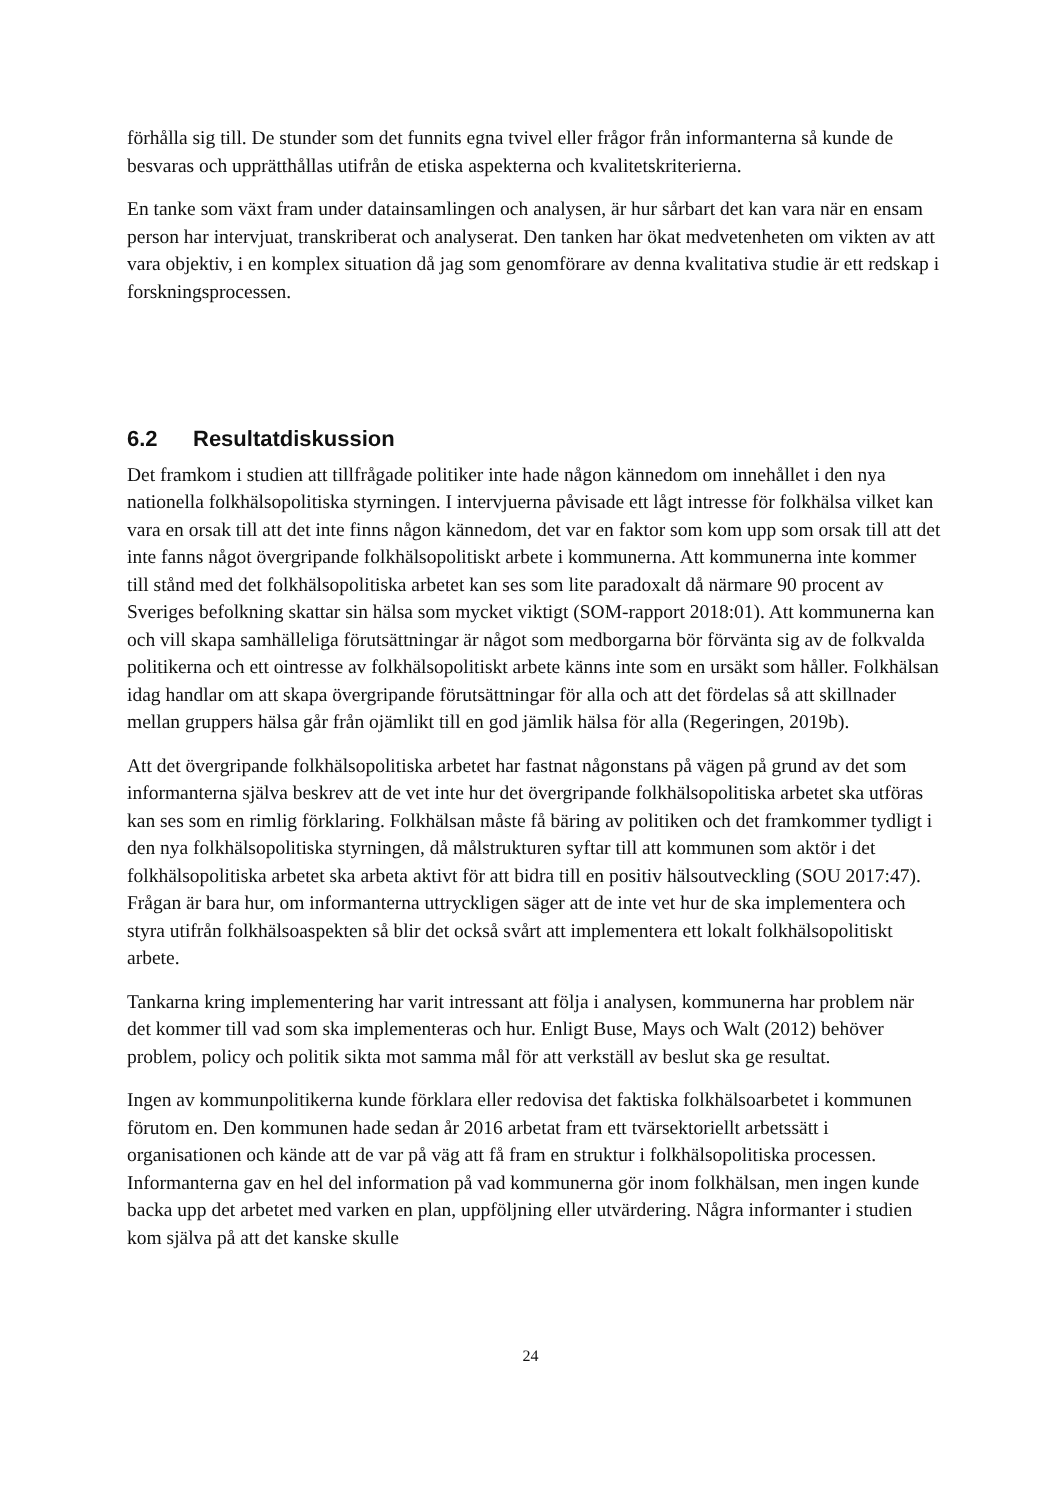förhålla sig till. De stunder som det funnits egna tvivel eller frågor från informanterna så kunde de besvaras och upprätthållas utifrån de etiska aspekterna och kvalitetskriterierna.
En tanke som växt fram under datainsamlingen och analysen, är hur sårbart det kan vara när en ensam person har intervjuat, transkriberat och analyserat. Den tanken har ökat medvetenheten om vikten av att vara objektiv, i en komplex situation då jag som genomförare av denna kvalitativa studie är ett redskap i forskningsprocessen.
6.2 Resultatdiskussion
Det framkom i studien att tillfrågade politiker inte hade någon kännedom om innehållet i den nya nationella folkhälsopolitiska styrningen. I intervjuerna påvisade ett lågt intresse för folkhälsa vilket kan vara en orsak till att det inte finns någon kännedom, det var en faktor som kom upp som orsak till att det inte fanns något övergripande folkhälsopolitiskt arbete i kommunerna. Att kommunerna inte kommer till stånd med det folkhälsopolitiska arbetet kan ses som lite paradoxalt då närmare 90 procent av Sveriges befolkning skattar sin hälsa som mycket viktigt (SOM-rapport 2018:01). Att kommunerna kan och vill skapa samhälleliga förutsättningar är något som medborgarna bör förvänta sig av de folkvalda politikerna och ett ointresse av folkhälsopolitiskt arbete känns inte som en ursäkt som håller. Folkhälsan idag handlar om att skapa övergripande förutsättningar för alla och att det fördelas så att skillnader mellan gruppers hälsa går från ojämlikt till en god jämlik hälsa för alla (Regeringen, 2019b).
Att det övergripande folkhälsopolitiska arbetet har fastnat någonstans på vägen på grund av det som informanterna själva beskrev att de vet inte hur det övergripande folkhälsopolitiska arbetet ska utföras kan ses som en rimlig förklaring. Folkhälsan måste få bäring av politiken och det framkommer tydligt i den nya folkhälsopolitiska styrningen, då målstrukturen syftar till att kommunen som aktör i det folkhälsopolitiska arbetet ska arbeta aktivt för att bidra till en positiv hälsoutveckling (SOU 2017:47). Frågan är bara hur, om informanterna uttryckligen säger att de inte vet hur de ska implementera och styra utifrån folkhälsoaspekten så blir det också svårt att implementera ett lokalt folkhälsopolitiskt arbete.
Tankarna kring implementering har varit intressant att följa i analysen, kommunerna har problem när det kommer till vad som ska implementeras och hur. Enligt Buse, Mays och Walt (2012) behöver problem, policy och politik sikta mot samma mål för att verkställ av beslut ska ge resultat.
Ingen av kommunpolitikerna kunde förklara eller redovisa det faktiska folkhälsoarbetet i kommunen förutom en. Den kommunen hade sedan år 2016 arbetat fram ett tvärsektoriellt arbetssätt i organisationen och kände att de var på väg att få fram en struktur i folkhälsopolitiska processen. Informanterna gav en hel del information på vad kommunerna gör inom folkhälsan, men ingen kunde backa upp det arbetet med varken en plan, uppföljning eller utvärdering. Några informanter i studien kom själva på att det kanske skulle
24